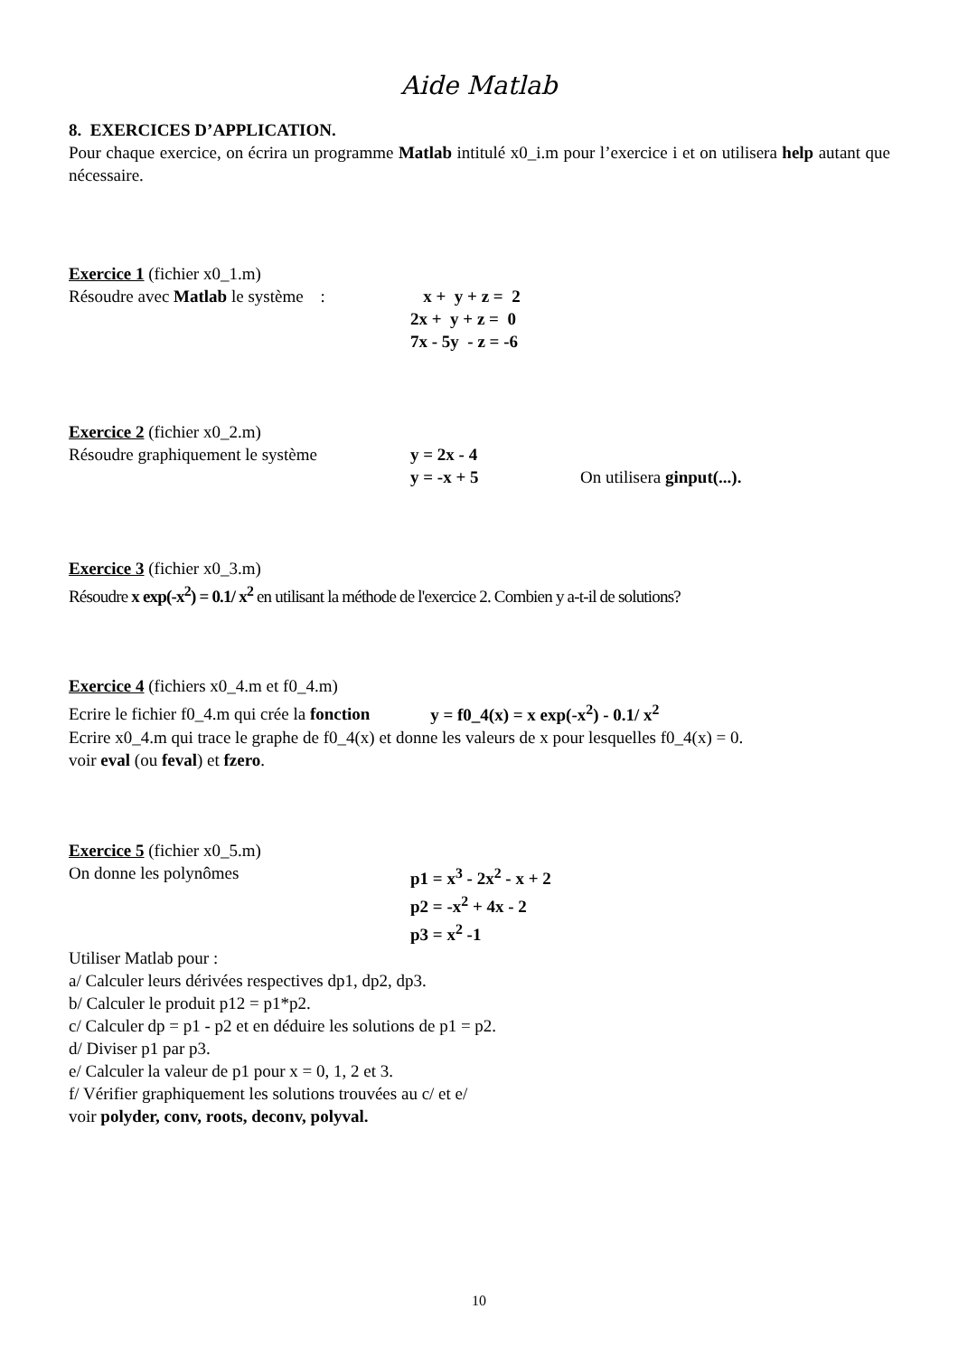Aide Matlab
8. EXERCICES D’APPLICATION.
Pour chaque exercice, on écrira un programme Matlab intitulé x0_i.m pour l’exercice i et on utilisera help autant que nécessaire.
Exercice 1 (fichier x0_1.m)
Résoudre avec Matlab le système :
x + y + z = 2
2x + y + z = 0
7x - 5y - z = -6
Exercice 2 (fichier x0_2.m)
Résoudre graphiquement le système y = 2x - 4
y = -x + 5 On utilisera ginput(...).
Exercice 3 (fichier x0_3.m)
Résoudre x exp(-x<sup>2</sup>) = 0.1/ x<sup>2</sup> en utilisant la méthode de l'exercice 2. Combien y a-t-il de solutions?
Exercice 4 (fichiers x0_4.m et f0_4.m)
Ecrire le fichier f0_4.m qui crée la fonction y = f0_4(x) = x exp(-x<sup>2</sup>) - 0.1/ x<sup>2</sup>
Ecrire x0_4.m qui trace le graphe de f0_4(x) et donne les valeurs de x pour lesquelles f0_4(x) = 0.
voir eval (ou feval) et fzero.
Exercice 5 (fichier x0_5.m)
On donne les polynômes p1 = x<sup>3</sup> - 2x<sup>2</sup> - x + 2
p2 = -x<sup>2</sup> + 4x - 2
p3 = x<sup>2</sup> -1
Utiliser Matlab pour :
a/ Calculer leurs dérivées respectives dp1, dp2, dp3.
b/ Calculer le produit p12 = p1*p2.
c/ Calculer dp = p1 - p2 et en déduire les solutions de p1 = p2.
d/ Diviser p1 par p3.
e/ Calculer la valeur de p1 pour x = 0, 1, 2 et 3.
f/ Vérifier graphiquement les solutions trouvées au c/ et e/
voir polyder, conv, roots, deconv, polyval.
10